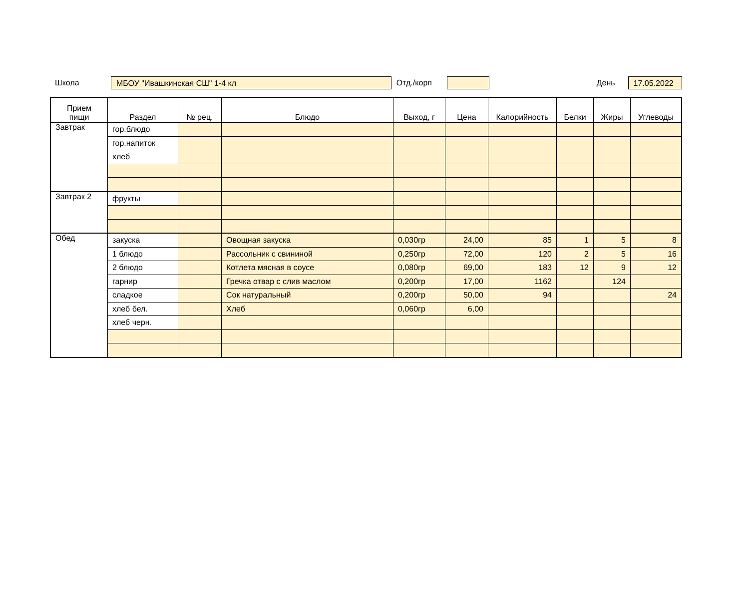Школа
МБОУ "Ивашкинская СШ" 1-4 кл
Отд./корп День
17.05.2022
| Прием пищи | Раздел | № рец. | Блюдо | Выход, г | Цена | Калорийность | Белки | Жиры | Углеводы |
| --- | --- | --- | --- | --- | --- | --- | --- | --- | --- |
| Завтрак | гор.блюдо | | | | | | | | |
| | гор.напиток | | | | | | | | |
| | хлеб | | | | | | | | |
| Завтрак 2 | фрукты | | | | | | | | |
| Обед | закуска | | Овощная закуска | 0,030гр | 24,00 | 85 | 1 | 5 | 8 |
| | 1 блюдо | | Рассольник с свининой | 0,250гр | 72,00 | 120 | 2 | 5 | 16 |
| | 2 блюдо | | Котлета мясная в соусе | 0,080гр | 69,00 | 183 | 12 | 9 | 12 |
| | гарнир | | Гречка отвар с слив маслом | 0,200гр | 17,00 | 1162 | | 124 | |
| | сладкое | | Сок натуральный | 0,200гр | 50,00 | 94 | | | 24 |
| | хлеб бел. | | Хлеб | 0,060гр | 6,00 | | | | |
| | хлеб черн. | | | | | | | | |